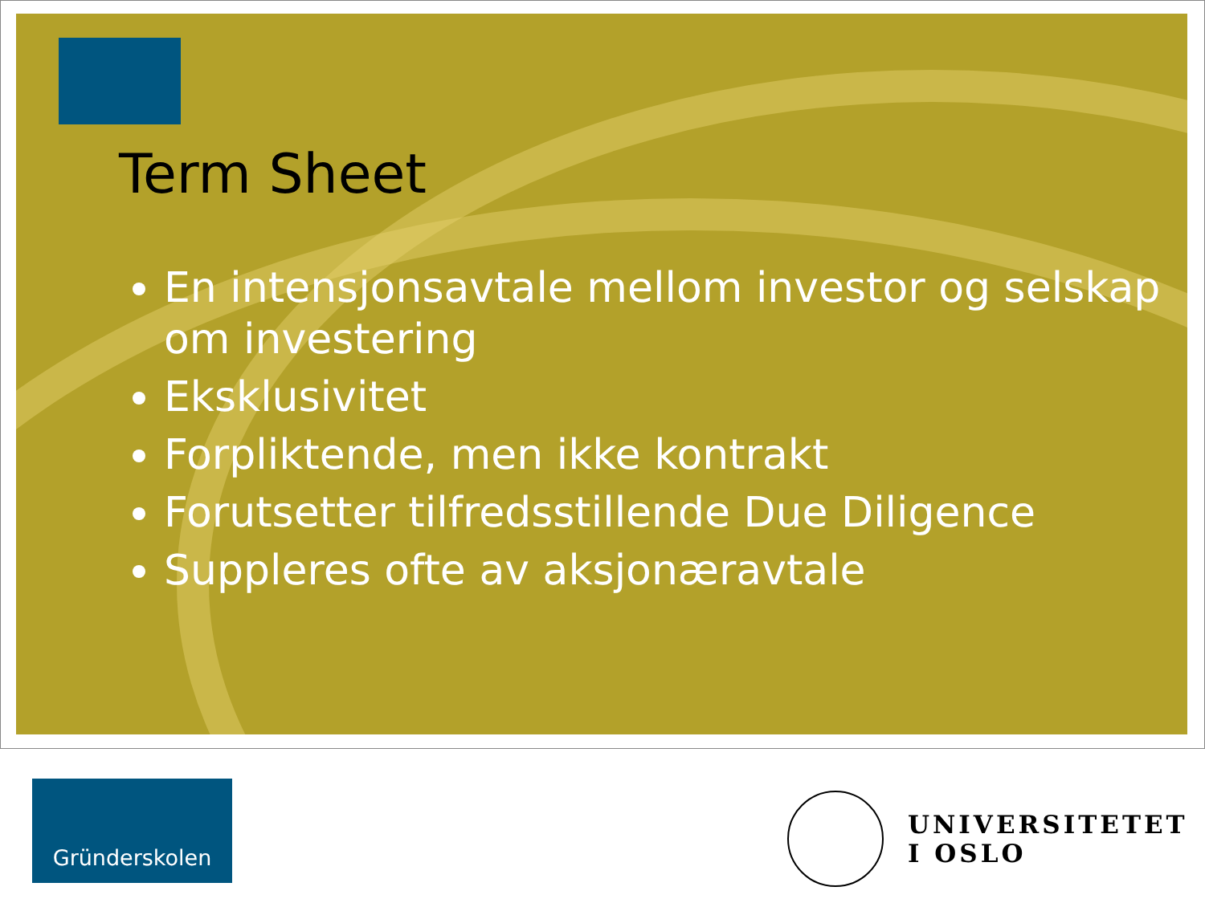Term Sheet
En intensjonsavtale mellom investor og selskap om investering
Eksklusivitet
Forpliktende, men ikke kontrakt
Forutsetter tilfredsstillende Due Diligence
Suppleres ofte av aksjonæravtale
Gründerskolen
UNIVERSITETET
I OSLO